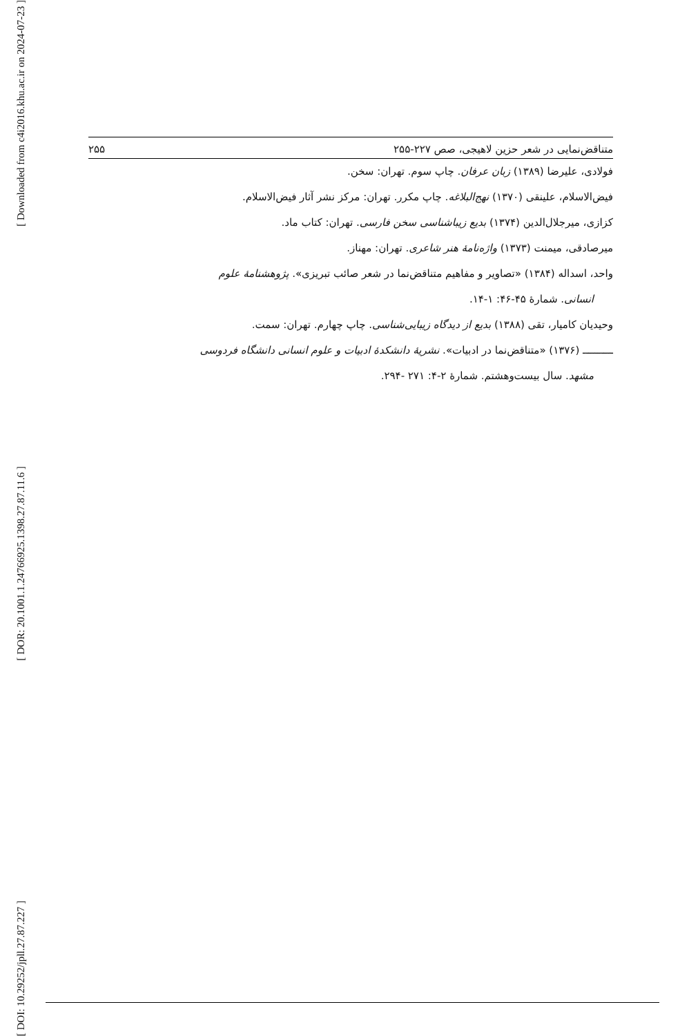[ Downloaded from c4i2016.khu.ac.ir on 2024-07-23 ]
[ DOR: 20.1001.1.24766925.1398.27.87.11.6 ]
[ DOI: 10.29252/jpll.27.87.227 ]
متناقض‌نمایی در شعر حزین لاهیجی، صص ۲۲۷-۲۵۵ ۲۵۵
فولادی، علیرضا (۱۳۸۹) زبان عرفان. چاپ سوم. تهران: سخن.
فیض‌الاسلام، علینقی (۱۳۷۰) نهج‌البلاغه. چاپ مکرر. تهران: مرکز نشر آثار فیض‌الاسلام.
کزازی، میرجلال‌الدین (۱۳۷۴) بدیع زیباشناسی سخن فارسی. تهران: کتاب ماد.
میرصادقی، میمنت (۱۳۷۳) واژه‌نامهٔ هنر شاعری. تهران: مهناز.
واحد، اسداله (۱۳۸۴) «تصاویر و مفاهیم متناقض‌نما در شعر صائب تبریزی». پژوهشنامهٔ علوم
انسانی. شمارهٔ ۴۵-۴۶: ۱-۱۴.
وحیدیان کامیار، تقی (۱۳۸۸) بدیع از دیدگاه زیبایی‌شناسی. چاپ چهارم. تهران: سمت.
ــــــــــ (۱۳۷۶) «متناقض‌نما در ادبیات». نشریهٔ دانشکدهٔ ادبیات و علوم انسانی دانشگاه فردوسی
مشهد. سال بیست‌وهشتم. شمارهٔ ۲-۴: ۲۷۱ -۲۹۴.